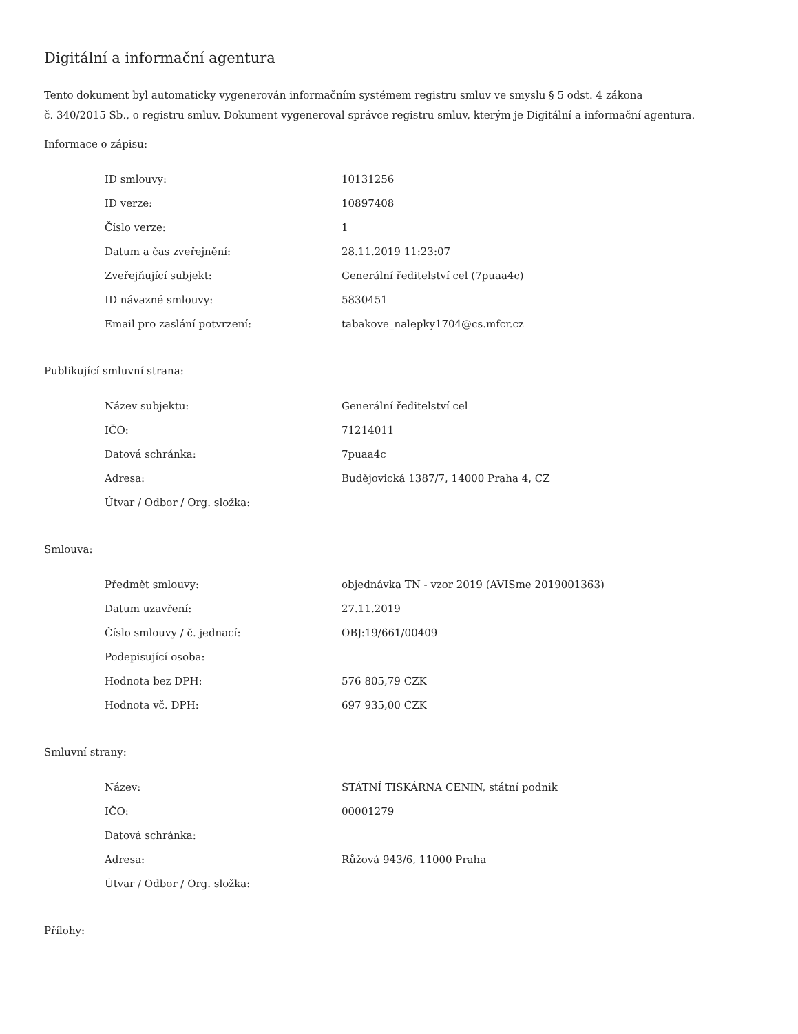Digitální a informační agentura
Tento dokument byl automaticky vygenerován informačním systémem registru smluv ve smyslu § 5 odst. 4 zákona
č. 340/2015 Sb., o registru smluv. Dokument vygeneroval správce registru smluv, kterým je Digitální a informační agentura.
Informace o zápisu:
| ID smlouvy: | 10131256 |
| ID verze: | 10897408 |
| Číslo verze: | 1 |
| Datum a čas zveřejnění: | 28.11.2019 11:23:07 |
| Zveřejňující subjekt: | Generální ředitelství cel (7puaa4c) |
| ID návazné smlouvy: | 5830451 |
| Email pro zaslání potvrzení: | tabakove_nalepky1704@cs.mfcr.cz |
Publikující smluvní strana:
| Název subjektu: | Generální ředitelství cel |
| IČO: | 71214011 |
| Datová schránka: | 7puaa4c |
| Adresa: | Budějovická 1387/7, 14000 Praha 4, CZ |
| Útvar / Odbor / Org. složka: | |
Smlouva:
| Předmět smlouvy: | objednávka TN - vzor 2019 (AVISme 2019001363) |
| Datum uzavření: | 27.11.2019 |
| Číslo smlouvy / č. jednací: | OBJ:19/661/00409 |
| Podepisující osoba: | |
| Hodnota bez DPH: | 576 805,79 CZK |
| Hodnota vč. DPH: | 697 935,00 CZK |
Smluvní strany:
| Název: | STÁTNÍ TISKÁRNA CENIN, státní podnik |
| IČO: | 00001279 |
| Datová schránka: | |
| Adresa: | Růžová 943/6, 11000 Praha |
| Útvar / Odbor / Org. složka: | |
Přílohy: